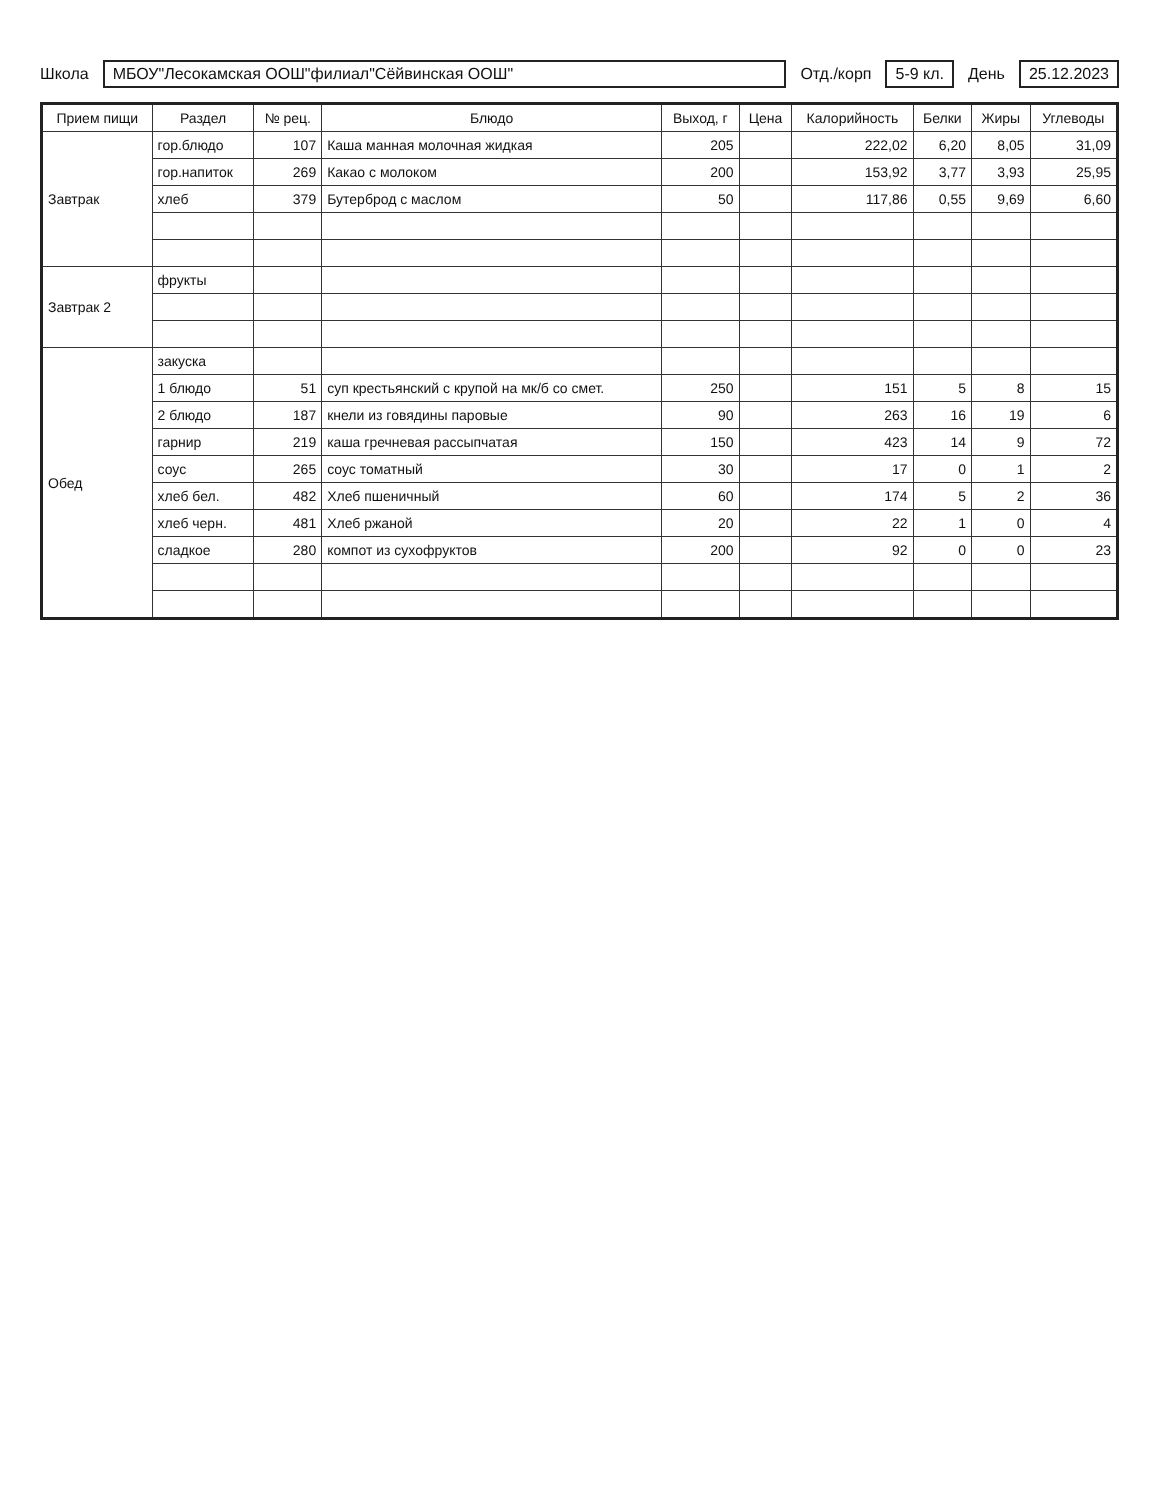Школа МБОУ"Лесокамская ООШ"филиал"Сёйвинская ООШ" Отд./корп 5-9 кл. День 25.12.2023
| Прием пищи | Раздел | № рец. | Блюдо | Выход, г | Цена | Калорийность | Белки | Жиры | Углеводы |
| --- | --- | --- | --- | --- | --- | --- | --- | --- | --- |
| Завтрак | гор.блюдо | 107 | Каша манная молочная жидкая | 205 | | 222,02 | 6,20 | 8,05 | 31,09 |
| | гор.напиток | 269 | Какао с молоком | 200 | | 153,92 | 3,77 | 3,93 | 25,95 |
| | хлеб | 379 | Бутерброд с маслом | 50 | | 117,86 | 0,55 | 9,69 | 6,60 |
| Завтрак 2 | фрукты | | | | | | | | |
| Обед | закуска | | | | | | | | |
| | 1 блюдо | 51 | суп крестьянский с крупой на мк/б со смет. | 250 | | 151 | 5 | 8 | 15 |
| | 2 блюдо | 187 | кнели из говядины паровые | 90 | | 263 | 16 | 19 | 6 |
| | гарнир | 219 | каша гречневая рассыпчатая | 150 | | 423 | 14 | 9 | 72 |
| | соус | 265 | соус томатный | 30 | | 17 | 0 | 1 | 2 |
| | хлеб бел. | 482 | Хлеб пшеничный | 60 | | 174 | 5 | 2 | 36 |
| | хлеб черн. | 481 | Хлеб ржаной | 20 | | 22 | 1 | 0 | 4 |
| | сладкое | 280 | компот из сухофруктов | 200 | | 92 | 0 | 0 | 23 |